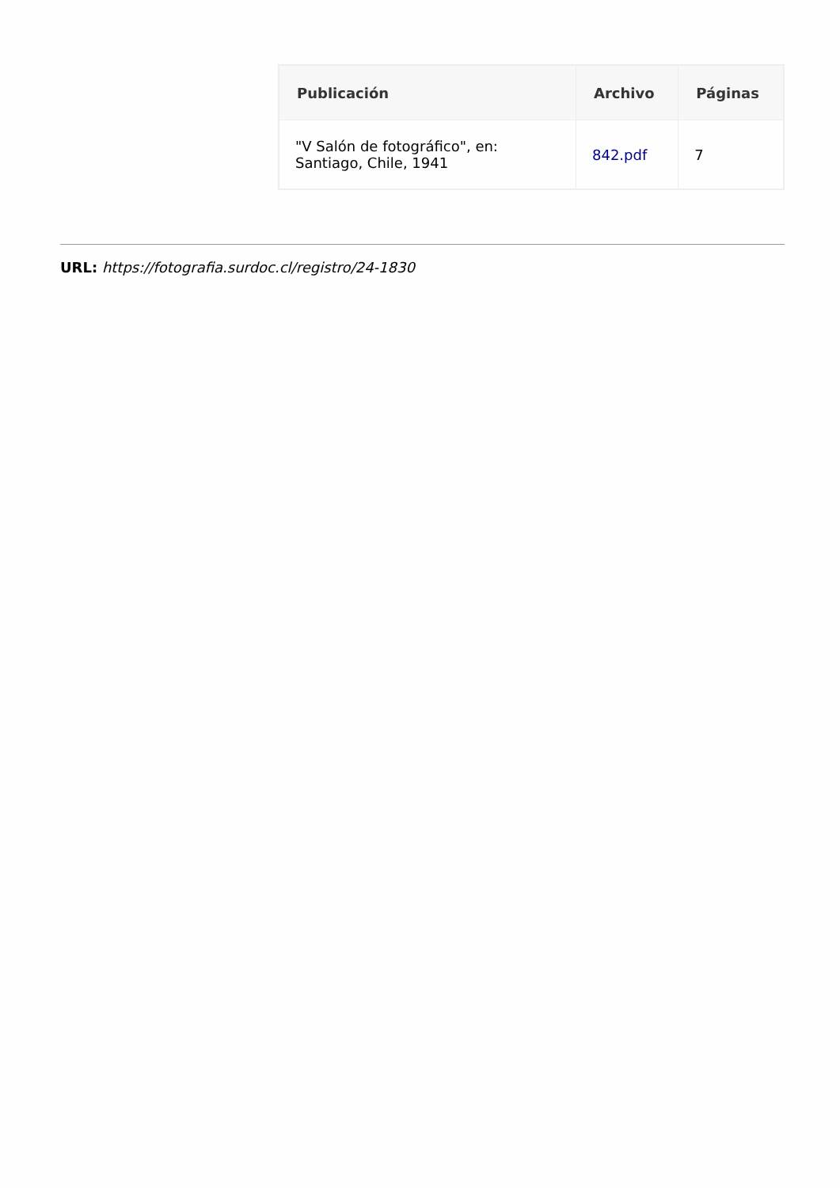| Publicación | Archivo | Páginas |
| --- | --- | --- |
| "V Salón de fotográfico", en: Santiago, Chile, 1941 | 842.pdf | 7 |
URL: https://fotografia.surdoc.cl/registro/24-1830